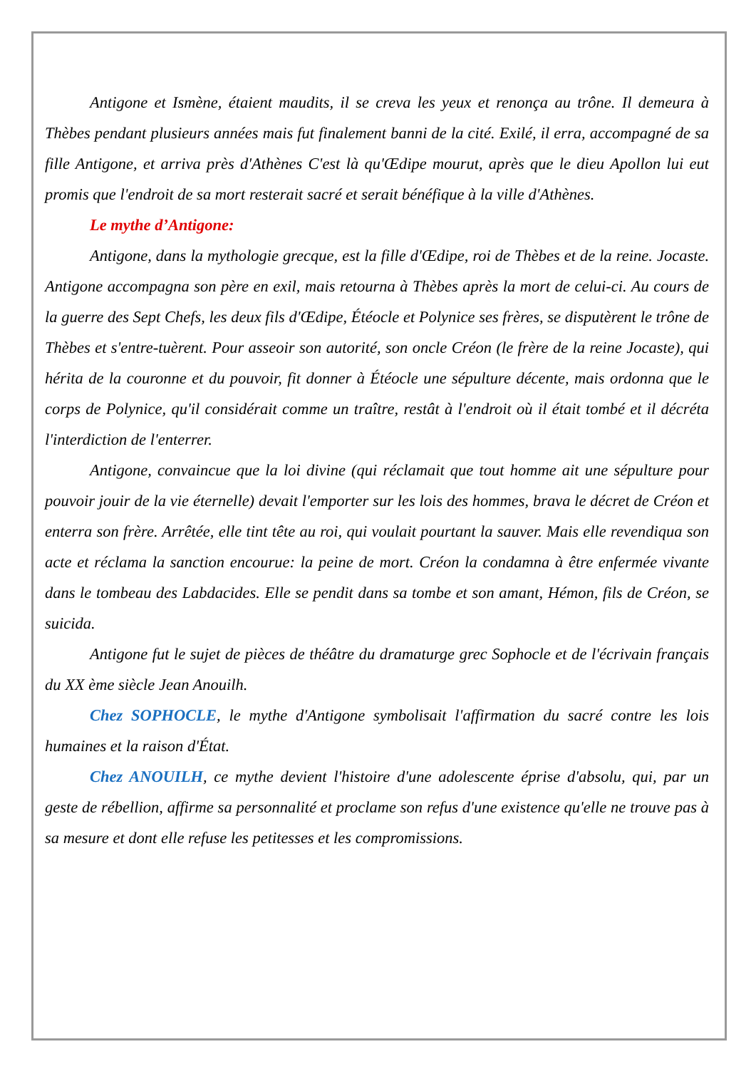Antigone et Ismène, étaient maudits, il se creva les yeux et renonça au trône. Il demeura à Thèbes pendant plusieurs années mais fut finalement banni de la cité. Exilé, il erra, accompagné de sa fille Antigone, et arriva près d'Athènes C'est là qu'Œdipe mourut, après que le dieu Apollon lui eut promis que l'endroit de sa mort resterait sacré et serait bénéfique à la ville d'Athènes.
Le mythe d’Antigone:
Antigone, dans la mythologie grecque, est la fille d'Œdipe, roi de Thèbes et de la reine. Jocaste. Antigone accompagna son père en exil, mais retourna à Thèbes après la mort de celui-ci. Au cours de la guerre des Sept Chefs, les deux fils d'Œdipe, Étéocle et Polynice ses frères, se disputèrent le trône de Thèbes et s'entre-tuèrent. Pour asseoir son autorité, son oncle Créon (le frère de la reine Jocaste), qui hérita de la couronne et du pouvoir, fit donner à Étéocle une sépulture décente, mais ordonna que le corps de Polynice, qu'il considérait comme un traître, restât à l'endroit où il était tombé et il décréta l'interdiction de l'enterrer.
Antigone, convaincue que la loi divine (qui réclamait que tout homme ait une sépulture pour pouvoir jouir de la vie éternelle) devait l'emporter sur les lois des hommes, brava le décret de Créon et enterra son frère. Arrêtée, elle tint tête au roi, qui voulait pourtant la sauver. Mais elle revendiqua son acte et réclama la sanction encourue: la peine de mort. Créon la condamna à être enfermée vivante dans le tombeau des Labdacides. Elle se pendit dans sa tombe et son amant, Hémon, fils de Créon, se suicida.
Antigone fut le sujet de pièces de théâtre du dramaturge grec Sophocle et de l'écrivain français du XX ème siècle Jean Anouilh.
Chez SOPHOCLE, le mythe d'Antigone symbolisait l'affirmation du sacré contre les lois humaines et la raison d'État.
Chez ANOUILH, ce mythe devient l'histoire d'une adolescente éprise d'absolu, qui, par un geste de rébellion, affirme sa personnalité et proclame son refus d'une existence qu'elle ne trouve pas à sa mesure et dont elle refuse les petitesses et les compromissions.